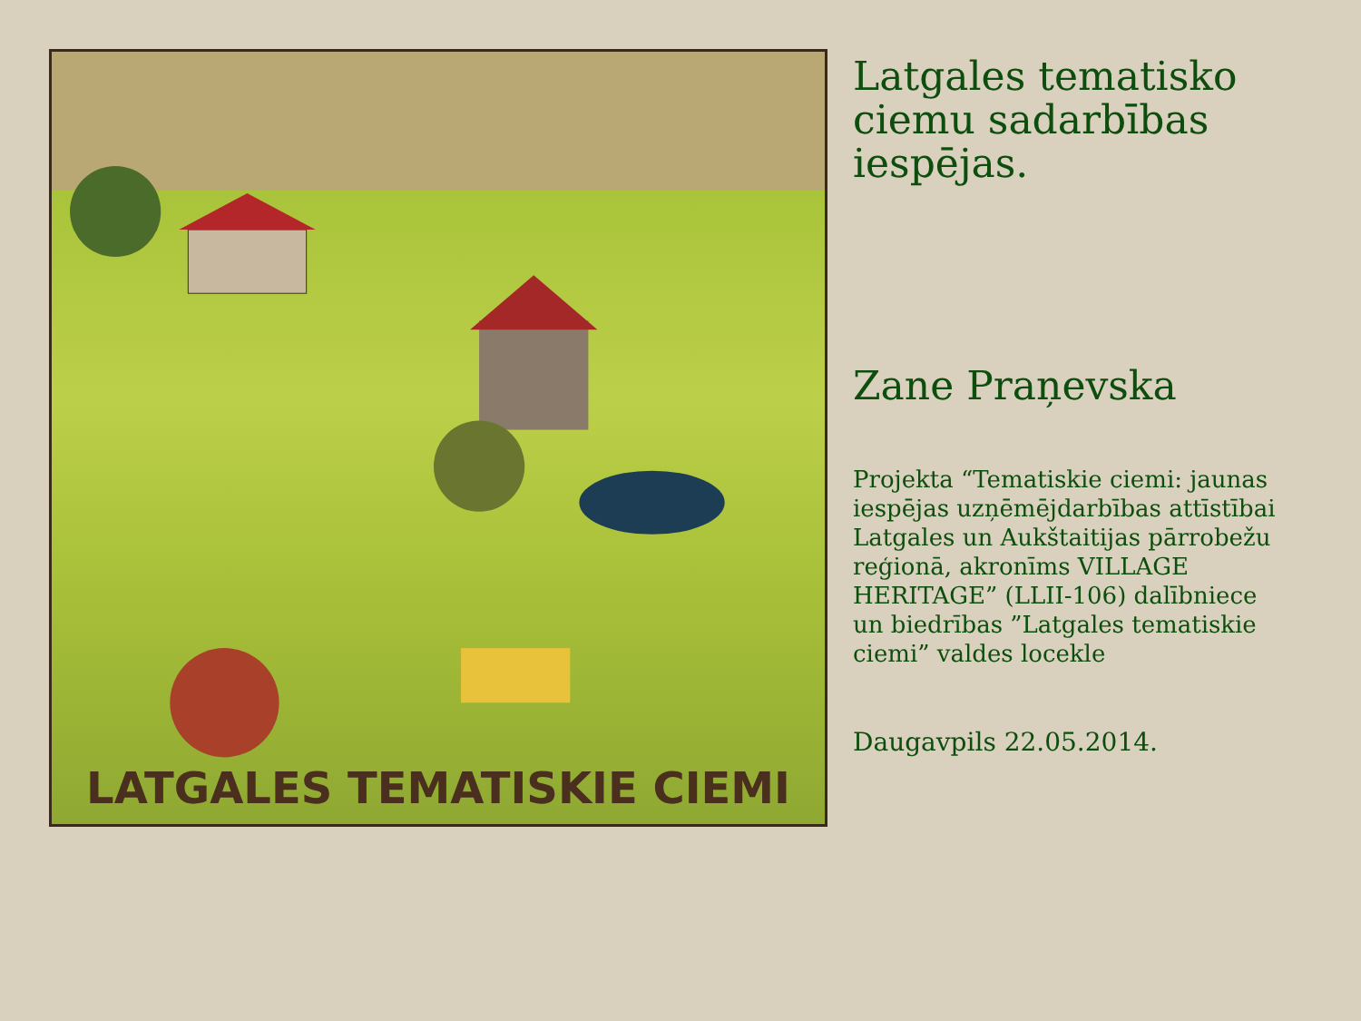LATGALES TEMATISKIE CIEMI
Latgales tematisko ciemu sadarbības iespējas.
Zane Praņevska
Projekta “Tematiskie ciemi: jaunas iespējas uzņēmējdarbības attīstībai Latgales un Aukštaitijas pārrobežu reģionā, akronīms VILLAGE HERITAGE” (LLII-106) dalībniece un biedrības ”Latgales tematiskie ciemi” valdes locekle
Daugavpils 22.05.2014.